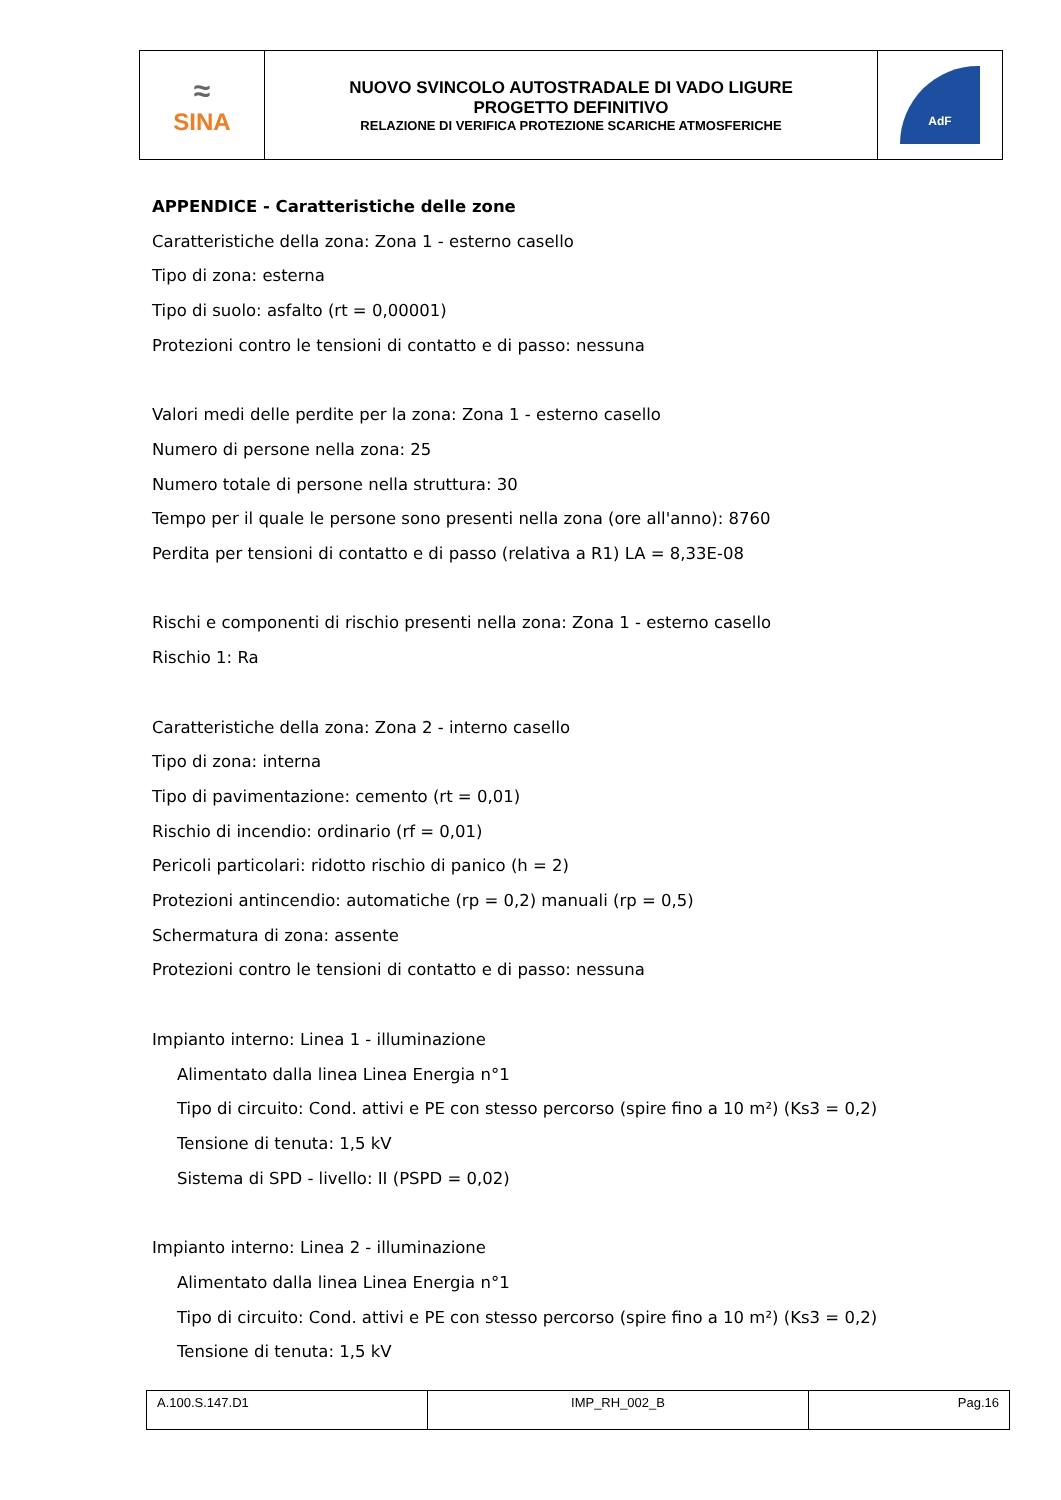| ≈ SINA | NUOVO SVINCOLO AUTOSTRADALE DI VADO LIGURE PROGETTO DEFINITIVO RELAZIONE DI VERIFICA PROTEZIONE SCARICHE ATMOSFERICHE | AdF |
APPENDICE - Caratteristiche delle zone
Caratteristiche della zona: Zona 1 - esterno casello
Tipo di zona: esterna
Tipo di suolo: asfalto (rt = 0,00001)
Protezioni contro le tensioni di contatto e di passo: nessuna
Valori medi delle perdite per la zona: Zona 1 - esterno casello
Numero di persone nella zona: 25
Numero totale di persone nella struttura: 30
Tempo per il quale le persone sono presenti nella zona (ore all'anno): 8760
Perdita per tensioni di contatto e di passo (relativa a R1) LA = 8,33E-08
Rischi e componenti di rischio presenti nella zona: Zona 1 - esterno casello
Rischio 1: Ra
Caratteristiche della zona: Zona 2 - interno casello
Tipo di zona: interna
Tipo di pavimentazione: cemento (rt = 0,01)
Rischio di incendio: ordinario (rf = 0,01)
Pericoli particolari: ridotto rischio di panico (h = 2)
Protezioni antincendio: automatiche (rp = 0,2) manuali (rp = 0,5)
Schermatura di zona: assente
Protezioni contro le tensioni di contatto e di passo: nessuna
Impianto interno: Linea 1 - illuminazione
Alimentato dalla linea Linea Energia n°1
Tipo di circuito: Cond. attivi e PE con stesso percorso (spire fino a 10 m²) (Ks3 = 0,2)
Tensione di tenuta: 1,5 kV
Sistema di SPD - livello: II (PSPD = 0,02)
Impianto interno: Linea 2 - illuminazione
Alimentato dalla linea Linea Energia n°1
Tipo di circuito: Cond. attivi e PE con stesso percorso (spire fino a 10 m²) (Ks3 = 0,2)
Tensione di tenuta: 1,5 kV
| A.100.S.147.D1 | IMP_RH_002_B | Pag.16 |